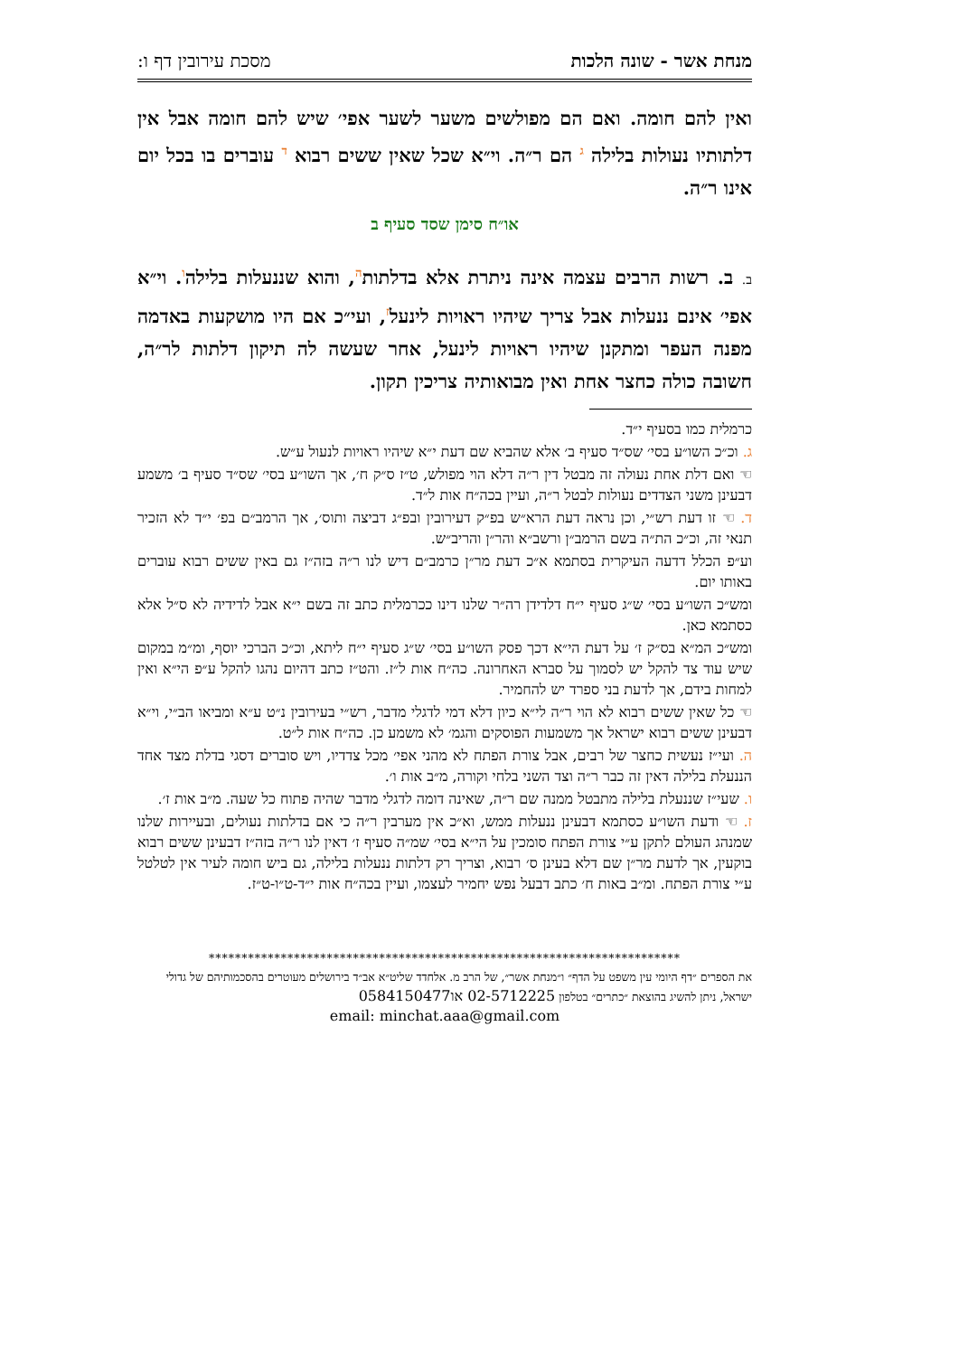מנחת אשר - שונה הלכות מסכת עירובין דף ו:
ואין להם חומה. ואם הם מפולשים משער לשער אפי׳ שיש להם חומה אבל אין דלתותיו נעולות בלילה ג הם ר״ה. וי״א שכל שאין ששים רבוא ד עוברים בו בכל יום אינו ר״ה.
או״ח סימן שסד סעיף ב
ב. ב. רשות הרבים עצמה אינה ניתרת אלא בדלתותה, והוא שננעלות בלילהו. וי״א אפי׳ אינם ננעלות אבל צריך שיהיו ראויות לינעלז, ועי״כ אם היו מושקעות באדמה מפנה העפר ומתקנן שיהיו ראויות לינעל, אחר שעשה לה תיקון דלתות לר״ה, חשובה כולה כחצר אחת ואין מבואותיה צריכין תקון.
כרמלית כמו בסעיף י״ד.
ג. וכ״כ השו״ע בסי׳ שס״ד סעיף ב׳ אלא שהביא שם דעת י״א שיהיו ראויות לנעול ע״ש.
☜ ואם דלת אחת נעולה זה מבטל דין ר״ה דלא הוי מפולש, ט״ז ס״ק ח׳, אך השו״ע בסי׳ שס״ד סעיף ב׳ משמע דבעינן משני הצדדים נעולות לבטל ר״ה, ועיין בכה״ח אות ל״ד.
ד. ☜ זו דעת רש״י, וכן נראה דעת הרא״ש בפ״ק דעירובין ובפ״ג דביצה ותוס׳, אך הרמב״ם בפ׳ י״ד לא הזכיר תנאי זה, וכ״כ הת״ה בשם הרמב״ן ורשב״א והר״ן והריב״ש.
וע״פ הכלל דדעה העיקרית בסתמא א״כ דעת מר״ן כרמב״ם דיש לנו ר״ה בזה״ז גם באין ששים רבוא עוברים באותו יום.
ומש״כ השו״ע בסי׳ ש״ג סעיף י״ח דלדידן רה״ר שלנו דינו ככרמלית כתב זה בשם י״א אבל לדידיה לא ס״ל אלא כסתמא כאן.
ומש״כ המ״א בס״ק ז׳ על דעת הי״א דכך פסק השו״ע בסי׳ ש״ג סעיף י״ח ליתא, וכ״כ הברכי יוסף, ומ״מ במקום שיש עוד צד להקל יש לסמוך על סברא האחרונה. כה״ח אות ל״ז. והט״ז כתב דהיום נהגו להקל ע״פ הי״א ואין למחות בידם, אך לדעת בני ספרד יש להחמיר.
☜ כל שאין ששים רבוא לא הוי ר״ה לי״א כיון דלא דמי לדגלי מדבר, רש״י בעירובין נ״ט ע״א ומביאו הב״י, וי״א דבעינן ששים רבוא ישראל אך משמעות הפוסקים והגמ׳ לא משמע כן. כה״ח אות ל״ט.
ה. ועי״ז נעשית כחצר של רבים, אבל צורת הפתח לא מהני אפי׳ מכל צדדיו, ויש סוברים דסגי בדלת מצד אחד הננעלת בלילה דאין זה כבר ר״ה וצד השני בלחי וקורה, מ״ב אות ו׳.
ו. שעי״ז שננעלת בלילה מתבטל ממנה שם ר״ה, שאינה דומה לדגלי מדבר שהיה פתוח כל שעה. מ״ב אות ז׳.
ז. ☜ ודעת השו״ע כסתמא דבעינן ננעלות ממש, וא״כ אין מערבין ר״ה כי אם בדלתות נעולים, ובעיירות שלנו שמנהג העולם לתקן ע״י צורת הפתח סומכין על הי״א בסי׳ שמ״ה סעיף ז׳ דאין לנו ר״ה בזה״ז דבעינן ששים רבוא בוקעין, אך לדעת מר״ן שם דלא בעינן ס׳ רבוא, וצריך רק דלתות ננעלות בלילה, גם ביש חומה לעיר אין לטלטל ע״י צורת הפתח. ומ״ב באות ח׳ כתב דבעל נפש יחמיר לעצמו, ועיין בכה״ח אות י״ד-ט״ו-ט״ז.
************************************************************************
את הספרים ״דף היומי עין משפט על הדף״ ו״מנחת אשר״, של הרב מ. אלחדד שליט״א אב״ד בירושלים מעוטרים בהסכמותיהם של גדולי ישראל, ניתן להשיג בהוצאת ״כתרים״ בטלפון 02-5712225 או0584150477
email: minchat.aaa@gmail.com